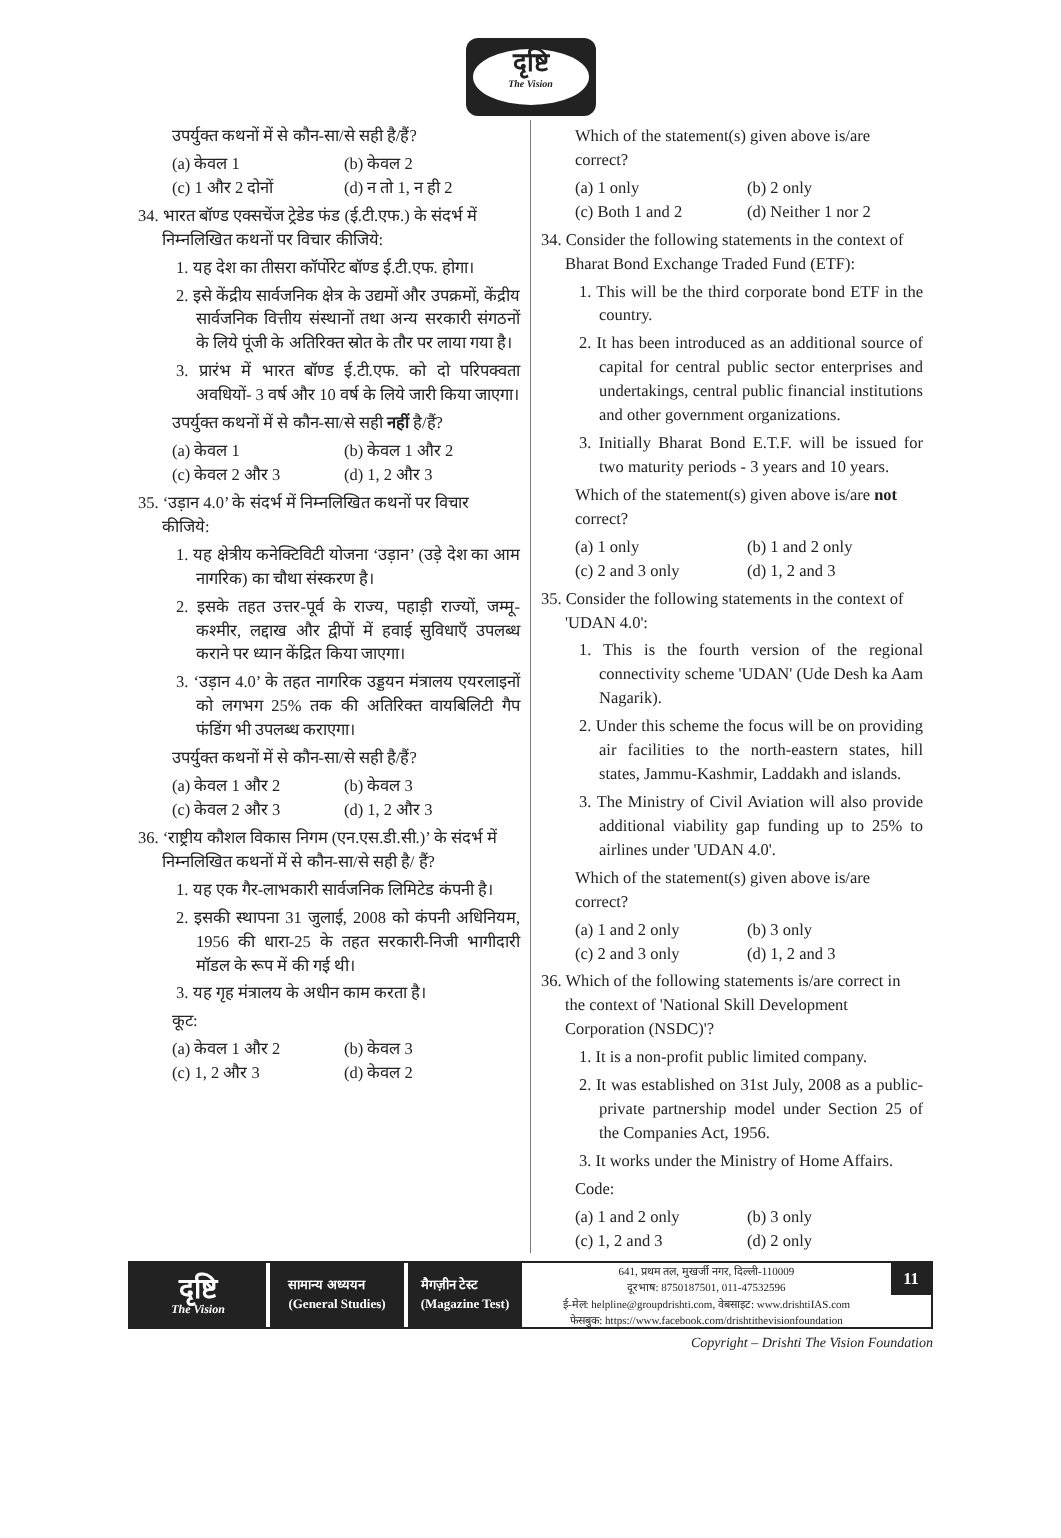दृष्टि
The Vision
उपर्युक्त कथनों में से कौन-सा/से सही है/हैं?
(a) केवल 1 (b) केवल 2
(c) 1 और 2 दोनों (d) न तो 1, न ही 2
34. भारत बॉण्ड एक्सचेंज ट्रेडेड फंड (ई.टी.एफ.) के संदर्भ में निम्नलिखित कथनों पर विचार कीजिये:
1. यह देश का तीसरा कॉर्पोरेट बॉण्ड ई.टी.एफ. होगा।
2. इसे केंद्रीय सार्वजनिक क्षेत्र के उद्यमों और उपक्रमों, केंद्रीय सार्वजनिक वित्तीय संस्थानों तथा अन्य सरकारी संगठनों के लिये पूंजी के अतिरिक्त स्रोत के तौर पर लाया गया है।
3. प्रारंभ में भारत बॉण्ड ई.टी.एफ. को दो परिपक्वता अवधियों- 3 वर्ष और 10 वर्ष के लिये जारी किया जाएगा।
उपर्युक्त कथनों में से कौन-सा/से सही नहीं है/हैं?
(a) केवल 1 (b) केवल 1 और 2
(c) केवल 2 और 3 (d) 1, 2 और 3
35. ‘उड़ान 4.0’ के संदर्भ में निम्नलिखित कथनों पर विचार कीजिये:
1. यह क्षेत्रीय कनेक्टिविटी योजना ‘उड़ान’ (उड़े देश का आम नागरिक) का चौथा संस्करण है।
2. इसके तहत उत्तर-पूर्व के राज्य, पहाड़ी राज्यों, जम्मू-कश्मीर, लद्दाख और द्वीपों में हवाई सुविधाएँ उपलब्ध कराने पर ध्यान केंद्रित किया जाएगा।
3. ‘उड़ान 4.0’ के तहत नागरिक उड्डयन मंत्रालय एयरलाइनों को लगभग 25% तक की अतिरिक्त वायबिलिटी गैप फंडिंग भी उपलब्ध कराएगा।
उपर्युक्त कथनों में से कौन-सा/से सही है/हैं?
(a) केवल 1 और 2 (b) केवल 3
(c) केवल 2 और 3 (d) 1, 2 और 3
36. ‘राष्ट्रीय कौशल विकास निगम (एन.एस.डी.सी.)’ के संदर्भ में निम्नलिखित कथनों में से कौन-सा/से सही है/ हैं?
1. यह एक गैर-लाभकारी सार्वजनिक लिमिटेड कंपनी है।
2. इसकी स्थापना 31 जुलाई, 2008 को कंपनी अधिनियम, 1956 की धारा-25 के तहत सरकारी-निजी भागीदारी मॉडल के रूप में की गई थी।
3. यह गृह मंत्रालय के अधीन काम करता है।
कूट:
(a) केवल 1 और 2 (b) केवल 3
(c) 1, 2 और 3 (d) केवल 2
Which of the statement(s) given above is/are correct?
(a) 1 only (b) 2 only
(c) Both 1 and 2 (d) Neither 1 nor 2
34. Consider the following statements in the context of Bharat Bond Exchange Traded Fund (ETF):
1. This will be the third corporate bond ETF in the country.
2. It has been introduced as an additional source of capital for central public sector enterprises and undertakings, central public financial institutions and other government organizations.
3. Initially Bharat Bond E.T.F. will be issued for two maturity periods - 3 years and 10 years.
Which of the statement(s) given above is/are not correct?
(a) 1 only (b) 1 and 2 only
(c) 2 and 3 only (d) 1, 2 and 3
35. Consider the following statements in the context of 'UDAN 4.0':
1. This is the fourth version of the regional connectivity scheme 'UDAN' (Ude Desh ka Aam Nagarik).
2. Under this scheme the focus will be on providing air facilities to the north-eastern states, hill states, Jammu-Kashmir, Laddakh and islands.
3. The Ministry of Civil Aviation will also provide additional viability gap funding up to 25% to airlines under 'UDAN 4.0'.
Which of the statement(s) given above is/are correct?
(a) 1 and 2 only (b) 3 only
(c) 2 and 3 only (d) 1, 2 and 3
36. Which of the following statements is/are correct in the context of 'National Skill Development Corporation (NSDC)'?
1. It is a non-profit public limited company.
2. It was established on 31st July, 2008 as a public-private partnership model under Section 25 of the Companies Act, 1956.
3. It works under the Ministry of Home Affairs.
Code:
(a) 1 and 2 only (b) 3 only
(c) 1, 2 and 3 (d) 2 only
दृष्टि
The Vision
सामान्य अध्ययन
(General Studies)
मैगज़ीन टेस्ट
(Magazine Test)
641, प्रथम तल, मुखर्जी नगर, दिल्ली-110009
दूरभाष: 8750187501, 011-47532596
ई-मेल: helpline@groupdrishti.com, वेबसाइट: www.drishtiIAS.com
फेसबुक: https://www.facebook.com/drishtithevisionfoundation
11
Copyright – Drishti The Vision Foundation